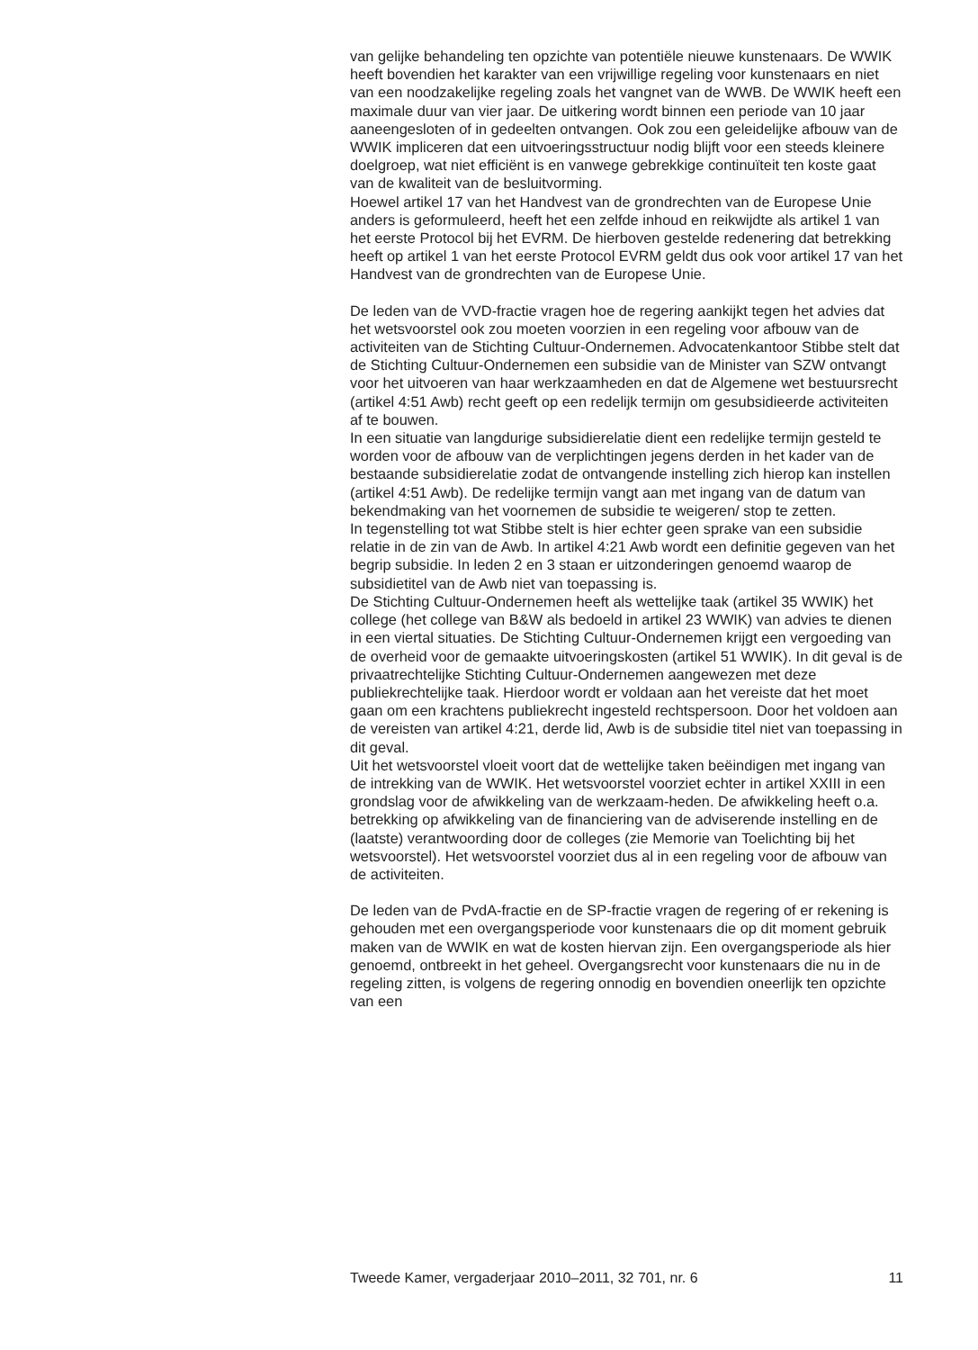van gelijke behandeling ten opzichte van potentiële nieuwe kunstenaars. De WWIK heeft bovendien het karakter van een vrijwillige regeling voor kunstenaars en niet van een noodzakelijke regeling zoals het vangnet van de WWB. De WWIK heeft een maximale duur van vier jaar. De uitkering wordt binnen een periode van 10 jaar aaneengesloten of in gedeelten ontvangen. Ook zou een geleidelijke afbouw van de WWIK impliceren dat een uitvoeringsstructuur nodig blijft voor een steeds kleinere doelgroep, wat niet efficiënt is en vanwege gebrekkige continuïteit ten koste gaat van de kwaliteit van de besluitvorming.
Hoewel artikel 17 van het Handvest van de grondrechten van de Europese Unie anders is geformuleerd, heeft het een zelfde inhoud en reikwijdte als artikel 1 van het eerste Protocol bij het EVRM. De hierboven gestelde redenering dat betrekking heeft op artikel 1 van het eerste Protocol EVRM geldt dus ook voor artikel 17 van het Handvest van de grondrechten van de Europese Unie.
De leden van de VVD-fractie vragen hoe de regering aankijkt tegen het advies dat het wetsvoorstel ook zou moeten voorzien in een regeling voor afbouw van de activiteiten van de Stichting Cultuur-Ondernemen. Advocatenkantoor Stibbe stelt dat de Stichting Cultuur-Ondernemen een subsidie van de Minister van SZW ontvangt voor het uitvoeren van haar werkzaamheden en dat de Algemene wet bestuursrecht (artikel 4:51 Awb) recht geeft op een redelijk termijn om gesubsidieerde activiteiten af te bouwen.
In een situatie van langdurige subsidierelatie dient een redelijke termijn gesteld te worden voor de afbouw van de verplichtingen jegens derden in het kader van de bestaande subsidierelatie zodat de ontvangende instelling zich hierop kan instellen (artikel 4:51 Awb). De redelijke termijn vangt aan met ingang van de datum van bekendmaking van het voornemen de subsidie te weigeren/ stop te zetten.
In tegenstelling tot wat Stibbe stelt is hier echter geen sprake van een subsidie relatie in de zin van de Awb. In artikel 4:21 Awb wordt een definitie gegeven van het begrip subsidie. In leden 2 en 3 staan er uitzonderingen genoemd waarop de subsidietitel van de Awb niet van toepassing is.
De Stichting Cultuur-Ondernemen heeft als wettelijke taak (artikel 35 WWIK) het college (het college van B&W als bedoeld in artikel 23 WWIK) van advies te dienen in een viertal situaties. De Stichting Cultuur-Ondernemen krijgt een vergoeding van de overheid voor de gemaakte uitvoeringskosten (artikel 51 WWIK). In dit geval is de privaatrechtelijke Stichting Cultuur-Ondernemen aangewezen met deze publiekrechtelijke taak. Hierdoor wordt er voldaan aan het vereiste dat het moet gaan om een krachtens publiekrecht ingesteld rechtspersoon. Door het voldoen aan de vereisten van artikel 4:21, derde lid, Awb is de subsidie titel niet van toepassing in dit geval.
Uit het wetsvoorstel vloeit voort dat de wettelijke taken beëindigen met ingang van de intrekking van de WWIK. Het wetsvoorstel voorziet echter in artikel XXIII in een grondslag voor de afwikkeling van de werkzaam-heden. De afwikkeling heeft o.a. betrekking op afwikkeling van de financiering van de adviserende instelling en de (laatste) verantwoording door de colleges (zie Memorie van Toelichting bij het wetsvoorstel). Het wetsvoorstel voorziet dus al in een regeling voor de afbouw van de activiteiten.
De leden van de PvdA-fractie en de SP-fractie vragen de regering of er rekening is gehouden met een overgangsperiode voor kunstenaars die op dit moment gebruik maken van de WWIK en wat de kosten hiervan zijn. Een overgangsperiode als hier genoemd, ontbreekt in het geheel. Overgangsrecht voor kunstenaars die nu in de regeling zitten, is volgens de regering onnodig en bovendien oneerlijk ten opzichte van een
Tweede Kamer, vergaderjaar 2010–2011, 32 701, nr. 6 11